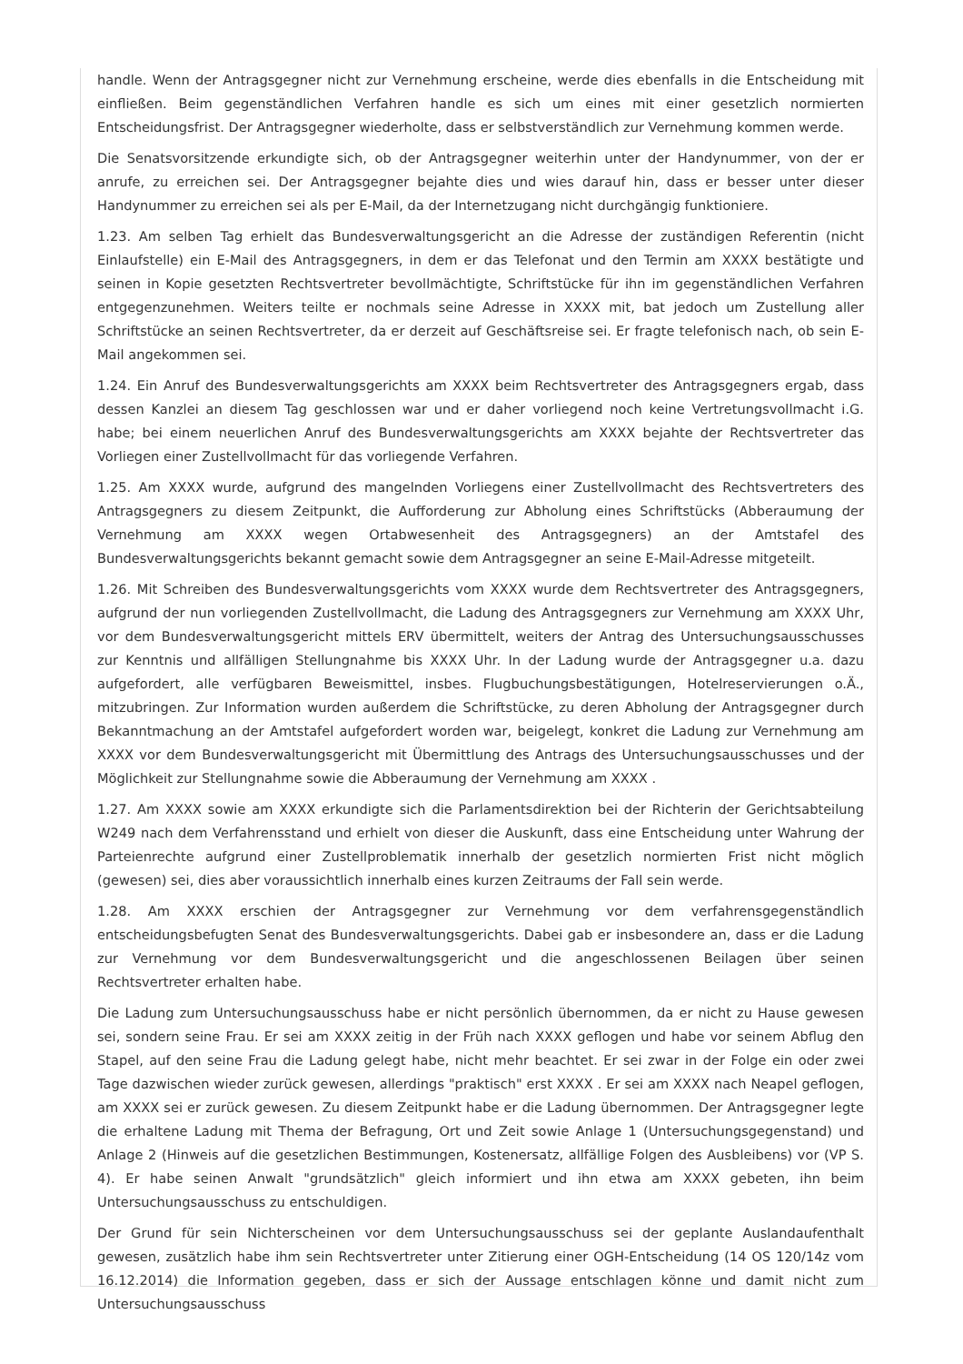handle. Wenn der Antragsgegner nicht zur Vernehmung erscheine, werde dies ebenfalls in die Entscheidung mit einfließen. Beim gegenständlichen Verfahren handle es sich um eines mit einer gesetzlich normierten Entscheidungsfrist. Der Antragsgegner wiederholte, dass er selbstverständlich zur Vernehmung kommen werde.
Die Senatsvorsitzende erkundigte sich, ob der Antragsgegner weiterhin unter der Handynummer, von der er anrufe, zu erreichen sei. Der Antragsgegner bejahte dies und wies darauf hin, dass er besser unter dieser Handynummer zu erreichen sei als per E-Mail, da der Internetzugang nicht durchgängig funktioniere.
1.23. Am selben Tag erhielt das Bundesverwaltungsgericht an die Adresse der zuständigen Referentin (nicht Einlaufstelle) ein E-Mail des Antragsgegners, in dem er das Telefonat und den Termin am XXXX bestätigte und seinen in Kopie gesetzten Rechtsvertreter bevollmächtigte, Schriftstücke für ihn im gegenständlichen Verfahren entgegenzunehmen. Weiters teilte er nochmals seine Adresse in XXXX mit, bat jedoch um Zustellung aller Schriftstücke an seinen Rechtsvertreter, da er derzeit auf Geschäftsreise sei. Er fragte telefonisch nach, ob sein E-Mail angekommen sei.
1.24. Ein Anruf des Bundesverwaltungsgerichts am XXXX beim Rechtsvertreter des Antragsgegners ergab, dass dessen Kanzlei an diesem Tag geschlossen war und er daher vorliegend noch keine Vertretungsvollmacht i.G. habe; bei einem neuerlichen Anruf des Bundesverwaltungsgerichts am XXXX bejahte der Rechtsvertreter das Vorliegen einer Zustellvollmacht für das vorliegende Verfahren.
1.25. Am XXXX wurde, aufgrund des mangelnden Vorliegens einer Zustellvollmacht des Rechtsvertreters des Antragsgegners zu diesem Zeitpunkt, die Aufforderung zur Abholung eines Schriftstücks (Abberaumung der Vernehmung am XXXX wegen Ortabwesenheit des Antragsgegners) an der Amtstafel des Bundesverwaltungsgerichts bekannt gemacht sowie dem Antragsgegner an seine E-Mail-Adresse mitgeteilt.
1.26. Mit Schreiben des Bundesverwaltungsgerichts vom XXXX wurde dem Rechtsvertreter des Antragsgegners, aufgrund der nun vorliegenden Zustellvollmacht, die Ladung des Antragsgegners zur Vernehmung am XXXX Uhr, vor dem Bundesverwaltungsgericht mittels ERV übermittelt, weiters der Antrag des Untersuchungsausschusses zur Kenntnis und allfälligen Stellungnahme bis XXXX Uhr. In der Ladung wurde der Antragsgegner u.a. dazu aufgefordert, alle verfügbaren Beweismittel, insbes. Flugbuchungsbestätigungen, Hotelreservierungen o.Ä., mitzubringen. Zur Information wurden außerdem die Schriftstücke, zu deren Abholung der Antragsgegner durch Bekanntmachung an der Amtstafel aufgefordert worden war, beigelegt, konkret die Ladung zur Vernehmung am XXXX vor dem Bundesverwaltungsgericht mit Übermittlung des Antrags des Untersuchungsausschusses und der Möglichkeit zur Stellungnahme sowie die Abberaumung der Vernehmung am XXXX .
1.27. Am XXXX sowie am XXXX erkundigte sich die Parlamentsdirektion bei der Richterin der Gerichtsabteilung W249 nach dem Verfahrensstand und erhielt von dieser die Auskunft, dass eine Entscheidung unter Wahrung der Parteienrechte aufgrund einer Zustellproblematik innerhalb der gesetzlich normierten Frist nicht möglich (gewesen) sei, dies aber voraussichtlich innerhalb eines kurzen Zeitraums der Fall sein werde.
1.28. Am XXXX erschien der Antragsgegner zur Vernehmung vor dem verfahrensgegenständlich entscheidungsbefugten Senat des Bundesverwaltungsgerichts. Dabei gab er insbesondere an, dass er die Ladung zur Vernehmung vor dem Bundesverwaltungsgericht und die angeschlossenen Beilagen über seinen Rechtsvertreter erhalten habe.
Die Ladung zum Untersuchungsausschuss habe er nicht persönlich übernommen, da er nicht zu Hause gewesen sei, sondern seine Frau. Er sei am XXXX zeitig in der Früh nach XXXX geflogen und habe vor seinem Abflug den Stapel, auf den seine Frau die Ladung gelegt habe, nicht mehr beachtet. Er sei zwar in der Folge ein oder zwei Tage dazwischen wieder zurück gewesen, allerdings "praktisch" erst XXXX . Er sei am XXXX nach Neapel geflogen, am XXXX sei er zurück gewesen. Zu diesem Zeitpunkt habe er die Ladung übernommen. Der Antragsgegner legte die erhaltene Ladung mit Thema der Befragung, Ort und Zeit sowie Anlage 1 (Untersuchungsgegenstand) und Anlage 2 (Hinweis auf die gesetzlichen Bestimmungen, Kostenersatz, allfällige Folgen des Ausbleibens) vor (VP S. 4). Er habe seinen Anwalt "grundsätzlich" gleich informiert und ihn etwa am XXXX gebeten, ihn beim Untersuchungsausschuss zu entschuldigen.
Der Grund für sein Nichterscheinen vor dem Untersuchungsausschuss sei der geplante Auslandaufenthalt gewesen, zusätzlich habe ihm sein Rechtsvertreter unter Zitierung einer OGH-Entscheidung (14 OS 120/14z vom 16.12.2014) die Information gegeben, dass er sich der Aussage entschlagen könne und damit nicht zum Untersuchungsausschuss